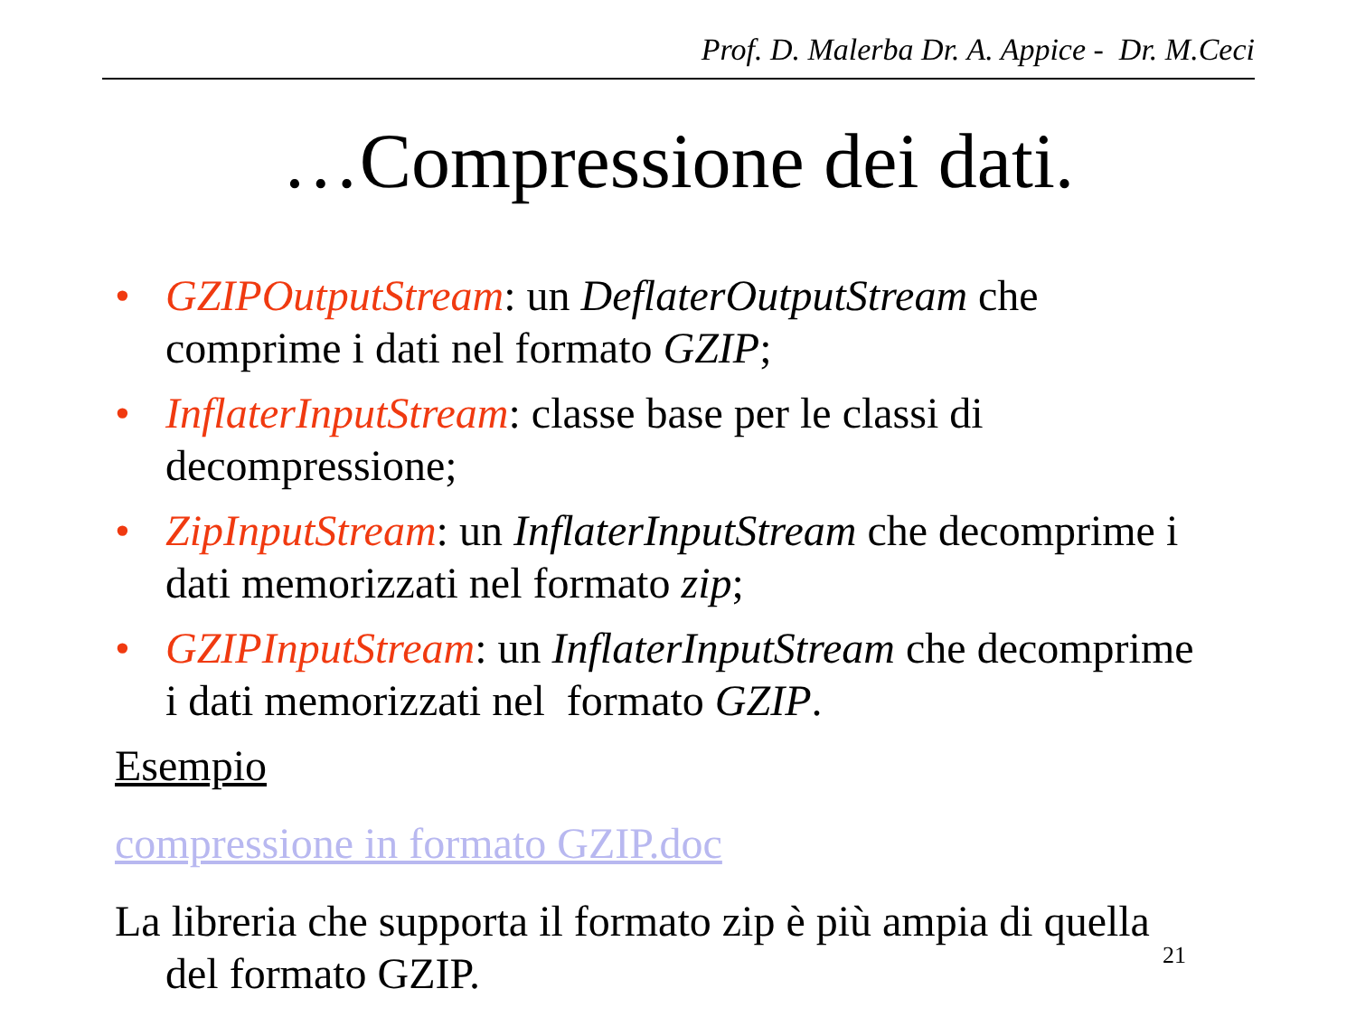Prof. D. Malerba Dr. A. Appice - Dr. M.Ceci
…Compressione dei dati.
• GZIPOutputStream: un DeflaterOutputStream che comprime i dati nel formato GZIP;
• InflaterInputStream: classe base per le classi di decompressione;
• ZipInputStream: un InflaterInputStream che decomprime i dati memorizzati nel formato zip;
• GZIPInputStream: un InflaterInputStream che decomprime i dati memorizzati nel formato GZIP.
Esempio
compressione in formato GZIP.doc
La libreria che supporta il formato zip è più ampia di quella del formato GZIP. 21